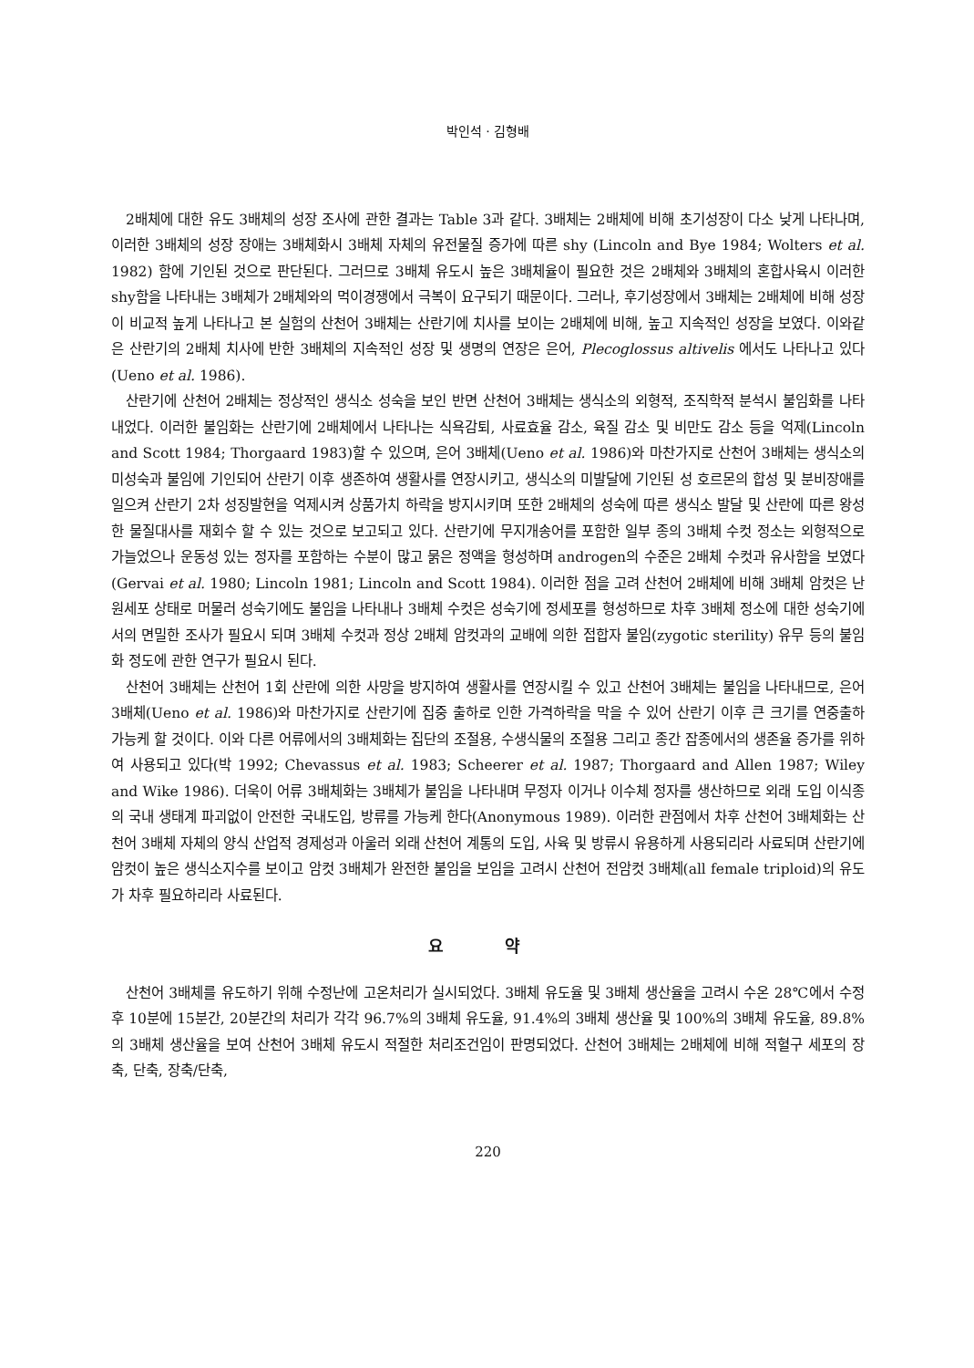박인석 · 김형배
2배체에 대한 유도 3배체의 성장 조사에 관한 결과는 Table 3과 같다. 3배체는 2배체에 비해 초기성장이 다소 낮게 나타나며, 이러한 3배체의 성장 장애는 3배체화시 3배체 자체의 유전물질 증가에 따른 shy (Lincoln and Bye 1984; Wolters et al. 1982) 함에 기인된 것으로 판단된다. 그러므로 3배체 유도시 높은 3배체율이 필요한 것은 2배체와 3배체의 혼합사육시 이러한 shy함을 나타내는 3배체가 2배체와의 먹이경쟁에서 극복이 요구되기 때문이다. 그러나, 후기성장에서 3배체는 2배체에 비해 성장이 비교적 높게 나타나고 본 실험의 산천어 3배체는 산란기에 치사를 보이는 2배체에 비해, 높고 지속적인 성장을 보였다. 이와같은 산란기의 2배체 치사에 반한 3배체의 지속적인 성장 및 생명의 연장은 은어, Plecoglossus altivelis 에서도 나타나고 있다(Ueno et al. 1986).
산란기에 산천어 2배체는 정상적인 생식소 성숙을 보인 반면 산천어 3배체는 생식소의 외형적, 조직학적 분석시 불임화를 나타내었다. 이러한 불임화는 산란기에 2배체에서 나타나는 식욕감퇴, 사료효율 감소, 육질 감소 및 비만도 감소 등을 억제(Lincoln and Scott 1984; Thorgaard 1983)할 수 있으며, 은어 3배체(Ueno et al. 1986)와 마찬가지로 산천어 3배체는 생식소의 미성숙과 불임에 기인되어 산란기 이후 생존하여 생활사를 연장시키고, 생식소의 미발달에 기인된 성 호르몬의 합성 및 분비장애를 일으켜 산란기 2차 성징발현을 억제시켜 상품가치 하락을 방지시키며 또한 2배체의 성숙에 따른 생식소 발달 및 산란에 따른 왕성한 물질대사를 재회수 할 수 있는 것으로 보고되고 있다. 산란기에 무지개송어를 포함한 일부 종의 3배체 수컷 정소는 외형적으로 가늘었으나 운동성 있는 정자를 포함하는 수분이 많고 묽은 정액을 형성하며 androgen의 수준은 2배체 수컷과 유사함을 보였다(Gervai et al. 1980; Lincoln 1981; Lincoln and Scott 1984). 이러한 점을 고려 산천어 2배체에 비해 3배체 암컷은 난원세포 상태로 머물러 성숙기에도 불임을 나타내나 3배체 수컷은 성숙기에 정세포를 형성하므로 차후 3배체 정소에 대한 성숙기에서의 면밀한 조사가 필요시 되며 3배체 수컷과 정상 2배체 암컷과의 교배에 의한 접합자 불임(zygotic sterility) 유무 등의 불임화 정도에 관한 연구가 필요시 된다.
산천어 3배체는 산천어 1회 산란에 의한 사망을 방지하여 생활사를 연장시킬 수 있고 산천어 3배체는 불임을 나타내므로, 은어 3배체(Ueno et al. 1986)와 마찬가지로 산란기에 집중 출하로 인한 가격하락을 막을 수 있어 산란기 이후 큰 크기를 연중출하 가능케 할 것이다. 이와 다른 어류에서의 3배체화는 집단의 조절용, 수생식물의 조절용 그리고 종간 잡종에서의 생존율 증가를 위하여 사용되고 있다(박 1992; Chevassus et al. 1983; Scheerer et al. 1987; Thorgaard and Allen 1987; Wiley and Wike 1986). 더욱이 어류 3배체화는 3배체가 불임을 나타내며 무정자 이거나 이수체 정자를 생산하므로 외래 도입 이식종의 국내 생태계 파괴없이 안전한 국내도입, 방류를 가능케 한다(Anonymous 1989). 이러한 관점에서 차후 산천어 3배체화는 산천어 3배체 자체의 양식 산업적 경제성과 아울러 외래 산천어 계통의 도입, 사육 및 방류시 유용하게 사용되리라 사료되며 산란기에 암컷이 높은 생식소지수를 보이고 암컷 3배체가 완전한 불임을 보임을 고려시 산천어 전암컷 3배체(all female triploid)의 유도가 차후 필요하리라 사료된다.
요 약
산천어 3배체를 유도하기 위해 수정난에 고온처리가 실시되었다. 3배체 유도율 및 3배체 생산율을 고려시 수온 28℃에서 수정후 10분에 15분간, 20분간의 처리가 각각 96.7%의 3배체 유도율, 91.4%의 3배체 생산율 및 100%의 3배체 유도율, 89.8%의 3배체 생산율을 보여 산천어 3배체 유도시 적절한 처리조건임이 판명되었다. 산천어 3배체는 2배체에 비해 적혈구 세포의 장축, 단축, 장축/단축,
220